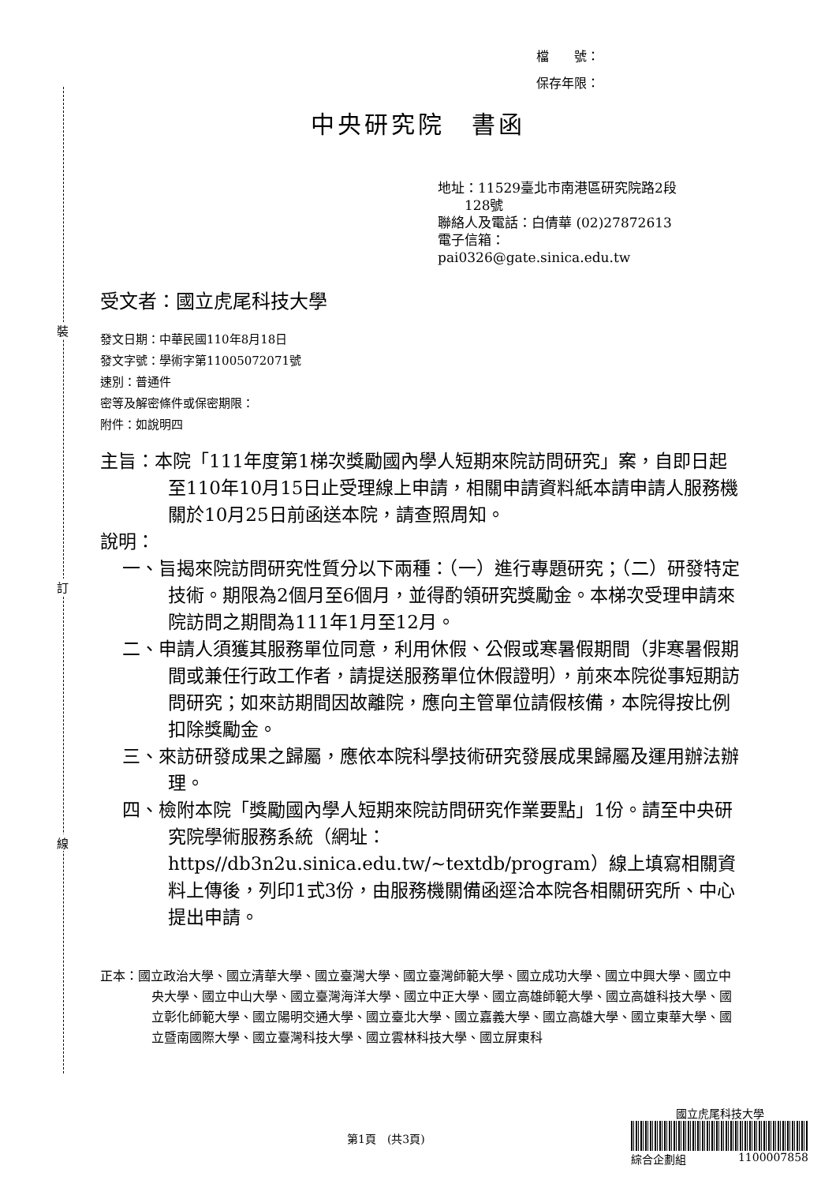裝
訂
線
檔　　號：
保存年限：
中央研究院　書函
地址：11529臺北市南港區研究院路2段
　　128號
聯絡人及電話：白倩華 (02)27872613
電子信箱：
pai0326@gate.sinica.edu.tw
受文者：國立虎尾科技大學
發文日期：中華民國110年8月18日
發文字號：學術字第11005072071號
速別：普通件
密等及解密條件或保密期限：
附件：如說明四
主旨：本院「111年度第1梯次獎勵國內學人短期來院訪問研究」案，自即日起至110年10月15日止受理線上申請，相關申請資料紙本請申請人服務機關於10月25日前函送本院，請查照周知。
說明：
一、旨揭來院訪問研究性質分以下兩種：（一）進行專題研究；（二）研發特定技術。期限為2個月至6個月，並得酌領研究獎勵金。本梯次受理申請來院訪問之期間為111年1月至12月。
二、申請人須獲其服務單位同意，利用休假、公假或寒暑假期間（非寒暑假期間或兼任行政工作者，請提送服務單位休假證明），前來本院從事短期訪問研究；如來訪期間因故離院，應向主管單位請假核備，本院得按比例扣除獎勵金。
三、來訪研發成果之歸屬，應依本院科學技術研究發展成果歸屬及運用辦法辦理。
四、檢附本院「獎勵國內學人短期來院訪問研究作業要點」1份。請至中央研究院學術服務系統（網址：https//db3n2u.sinica.edu.tw/~textdb/program）線上填寫相關資料上傳後，列印1式3份，由服務機關備函逕洽本院各相關研究所、中心提出申請。
正本：國立政治大學、國立清華大學、國立臺灣大學、國立臺灣師範大學、國立成功大學、國立中興大學、國立中央大學、國立中山大學、國立臺灣海洋大學、國立中正大學、國立高雄師範大學、國立高雄科技大學、國立彰化師範大學、國立陽明交通大學、國立臺北大學、國立嘉義大學、國立高雄大學、國立東華大學、國立暨南國際大學、國立臺灣科技大學、國立雲林科技大學、國立屏東科
第1頁　(共3頁)
國立虎尾科技大學
綜合企劃組　　1100007858